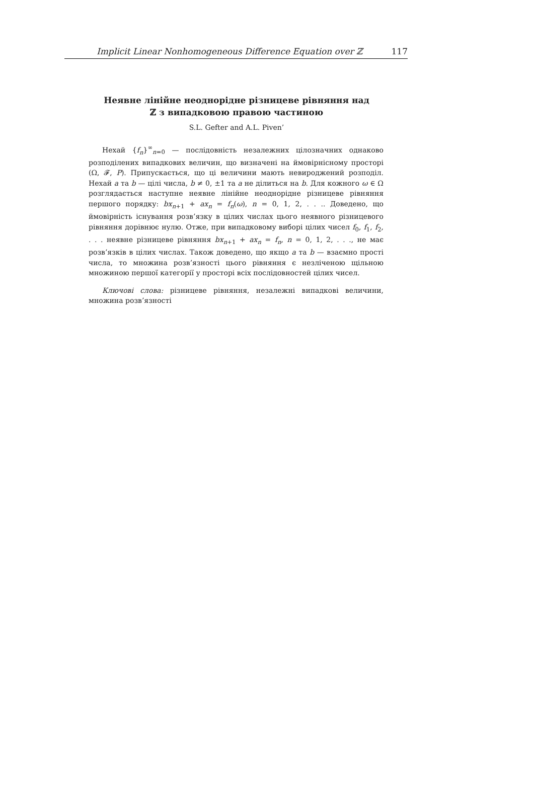Implicit Linear Nonhomogeneous Difference Equation over ℤ 117
Неявне лінійне неоднорідне різницеве рівняння над
ℤ з випадковою правою частиною
S.L. Gefter and A.L. Piven’
Нехай {f<sub>n</sub>}<sup>∞</sup><sub>n=0</sub> — послідовність незалежних цілозначних однаково розподілених випадкових величин, що визначені на ймовірнісному просторі (Ω, 𝓕, P). Припускається, що ці величини мають невироджений розподіл. Нехай a та b — цілі числа, b ≠ 0, ±1 та a не ділиться на b. Для кожного ω ∈ Ω розглядається наступне неявне лінійне неоднорідне різницеве рівняння першого порядку: bx<sub>n+1</sub> + ax<sub>n</sub> = f<sub>n</sub>(ω), n = 0, 1, 2, . . .. Доведено, що ймовірність існування розв’язку в цілих числах цього неявного різницевого рівняння дорівнює нулю. Отже, при випадковому виборі цілих чисел f<sub>0</sub>, f<sub>1</sub>, f<sub>2</sub>, . . . неявне різницеве рівняння bx<sub>n+1</sub> + ax<sub>n</sub> = f<sub>n</sub>, n = 0, 1, 2, . . ., не має розв’язків в цілих числах. Також доведено, що якщо a та b — взаємно прості числа, то множина розв’язності цього рівняння є незліченою щільною множиною першої категорії у просторі всіх послідовностей цілих чисел.
Ключові слова: різницеве рівняння, незалежні випадкові величини, множина розв’язності